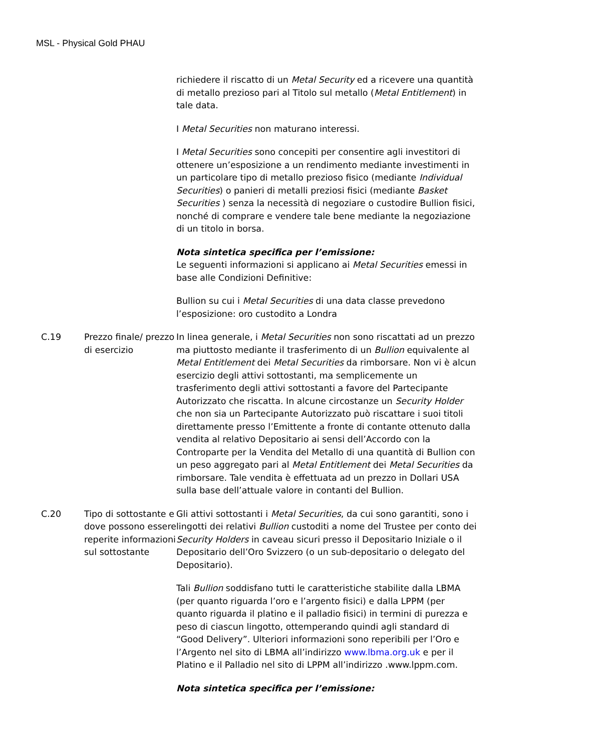MSL - Physical Gold PHAU
| | | richiedere il riscatto di un Metal Security ed a ricevere una quantità di metallo prezioso pari al Titolo sul metallo ( Metal Entitlement ) in tale data. I Metal Securities non maturano interessi. I Metal Securities sono concepiti per consentire agli investitori di ottenere un’esposizione a un rendimento mediante investimenti in un particolare tipo di metallo prezioso fisico (mediante Individual Securities ) o panieri di metalli preziosi fisici (mediante Basket Securities ) senza la necessità di negoziare o custodire Bullion fisici, nonché di comprare e vendere tale bene mediante la negoziazione di un titolo in borsa. Nota sintetica specifica per l’emissione: Le seguenti informazioni si applicano ai Metal Securities emessi in base alle Condizioni Definitive: Bullion su cui i Metal Securities di una data classe prevedono l’esposizione: oro custodito a Londra |
| C.19 | Prezzo finale/ prezzo di esercizio | In linea generale, i Metal Securities non sono riscattati ad un prezzo ma piuttosto mediante il trasferimento di un Bullion equivalente al Metal Entitlement dei Metal Securities da rimborsare. Non vi è alcun esercizio degli attivi sottostanti, ma semplicemente un trasferimento degli attivi sottostanti a favore del Partecipante Autorizzato che riscatta. In alcune circostanze un Security Holder che non sia un Partecipante Autorizzato può riscattare i suoi titoli direttamente presso l’Emittente a fronte di contante ottenuto dalla vendita al relativo Depositario ai sensi dell’Accordo con la Controparte per la Vendita del Metallo di una quantità di Bullion con un peso aggregato pari al Metal Entitlement dei Metal Securities da rimborsare. Tale vendita è effettuata ad un prezzo in Dollari USA sulla base dell’attuale valore in contanti del Bullion. |
| C.20 | Tipo di sottostante e dove possono essere reperite informazioni sul sottostante | Gli attivi sottostanti i Metal Securities , da cui sono garantiti, sono i lingotti dei relativi Bullion custoditi a nome del Trustee per conto dei Security Holders in caveau sicuri presso il Depositario Iniziale o il Depositario dell’Oro Svizzero (o un sub-depositario o delegato del Depositario). Tali Bullion soddisfano tutti le caratteristiche stabilite dalla LBMA (per quanto riguarda l’oro e l’argento fisici) e dalla LPPM (per quanto riguarda il platino e il palladio fisici) in termini di purezza e peso di ciascun lingotto, ottemperando quindi agli standard di “Good Delivery”. Ulteriori informazioni sono reperibili per l’Oro e l’Argento nel sito di LBMA all’indirizzo www.lbma.org.uk e per il Platino e il Palladio nel sito di LPPM all’indirizzo .www.lppm.com. Nota sintetica specifica per l’emissione: |